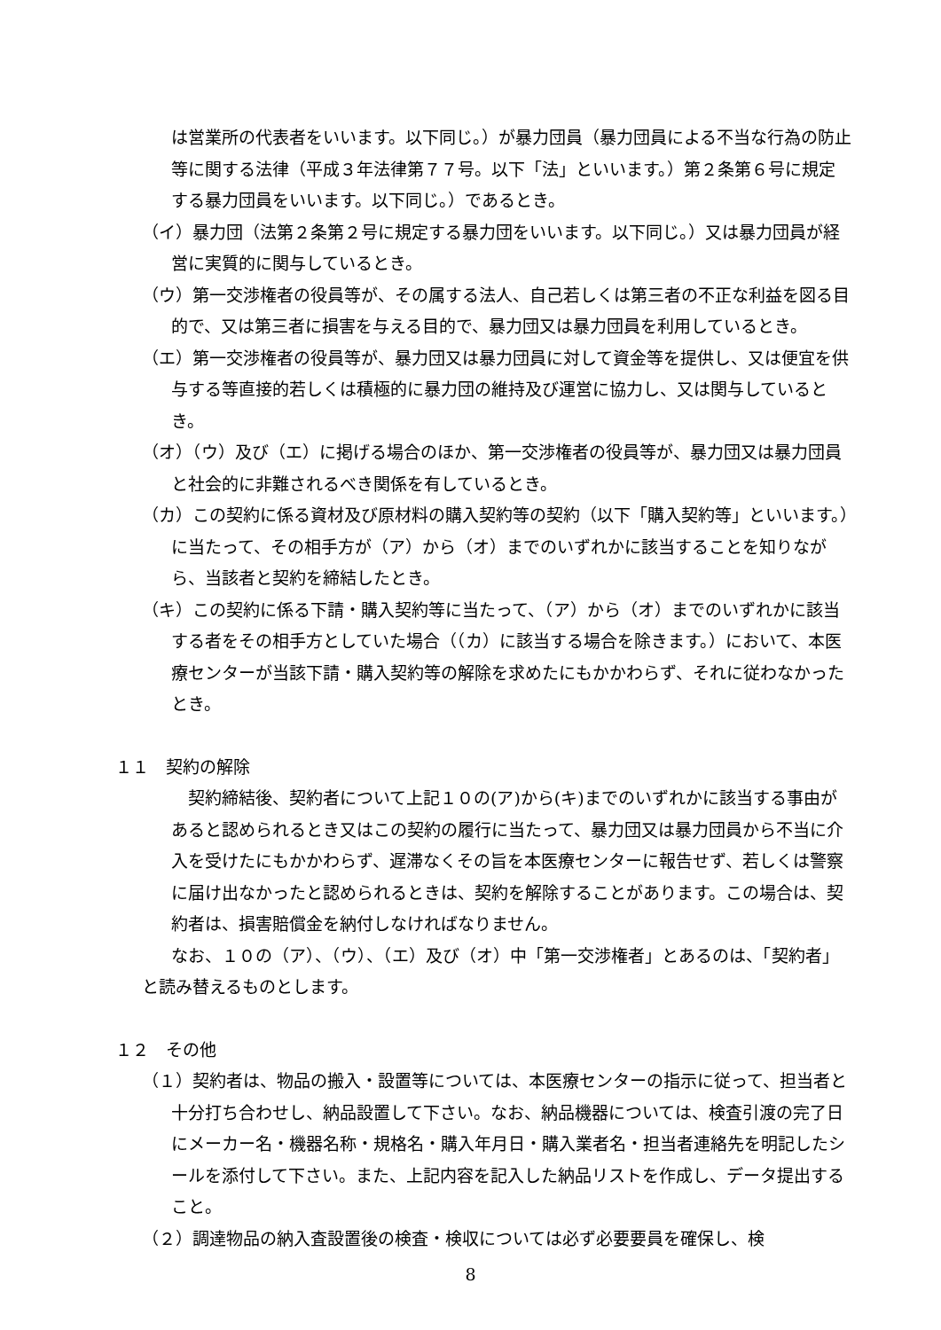は営業所の代表者をいいます。以下同じ。）が暴力団員（暴力団員による不当な行為の防止等に関する法律（平成３年法律第７７号。以下「法」といいます。）第２条第６号に規定する暴力団員をいいます。以下同じ。）であるとき。
（イ）暴力団（法第２条第２号に規定する暴力団をいいます。以下同じ。）又は暴力団員が経営に実質的に関与しているとき。
（ウ）第一交渉権者の役員等が、その属する法人、自己若しくは第三者の不正な利益を図る目的で、又は第三者に損害を与える目的で、暴力団又は暴力団員を利用しているとき。
（エ）第一交渉権者の役員等が、暴力団又は暴力団員に対して資金等を提供し、又は便宜を供与する等直接的若しくは積極的に暴力団の維持及び運営に協力し、又は関与しているとき。
（オ）（ウ）及び（エ）に掲げる場合のほか、第一交渉権者の役員等が、暴力団又は暴力団員と社会的に非難されるべき関係を有しているとき。
（カ）この契約に係る資材及び原材料の購入契約等の契約（以下「購入契約等」といいます。）に当たって、その相手方が（ア）から（オ）までのいずれかに該当することを知りながら、当該者と契約を締結したとき。
（キ）この契約に係る下請・購入契約等に当たって、（ア）から（オ）までのいずれかに該当する者をその相手方としていた場合（（カ）に該当する場合を除きます。）において、本医療センターが当該下請・購入契約等の解除を求めたにもかかわらず、それに従わなかったとき。
１１　契約の解除
　契約締結後、契約者について上記１０の(ア)から(キ)までのいずれかに該当する事由があると認められるとき又はこの契約の履行に当たって、暴力団又は暴力団員から不当に介入を受けたにもかかわらず、遅滞なくその旨を本医療センターに報告せず、若しくは警察に届け出なかったと認められるときは、契約を解除することがあります。この場合は、契約者は、損害賠償金を納付しなければなりません。
なお、１０の（ア）、（ウ）、（エ）及び（オ）中「第一交渉権者」とあるのは、「契約者」と読み替えるものとします。
１２　その他
（１）契約者は、物品の搬入・設置等については、本医療センターの指示に従って、担当者と十分打ち合わせし、納品設置して下さい。なお、納品機器については、検査引渡の完了日にメーカー名・機器名称・規格名・購入年月日・購入業者名・担当者連絡先を明記したシールを添付して下さい。また、上記内容を記入した納品リストを作成し、データ提出すること。
（２）調達物品の納入査設置後の検査・検収については必ず必要要員を確保し、検
8